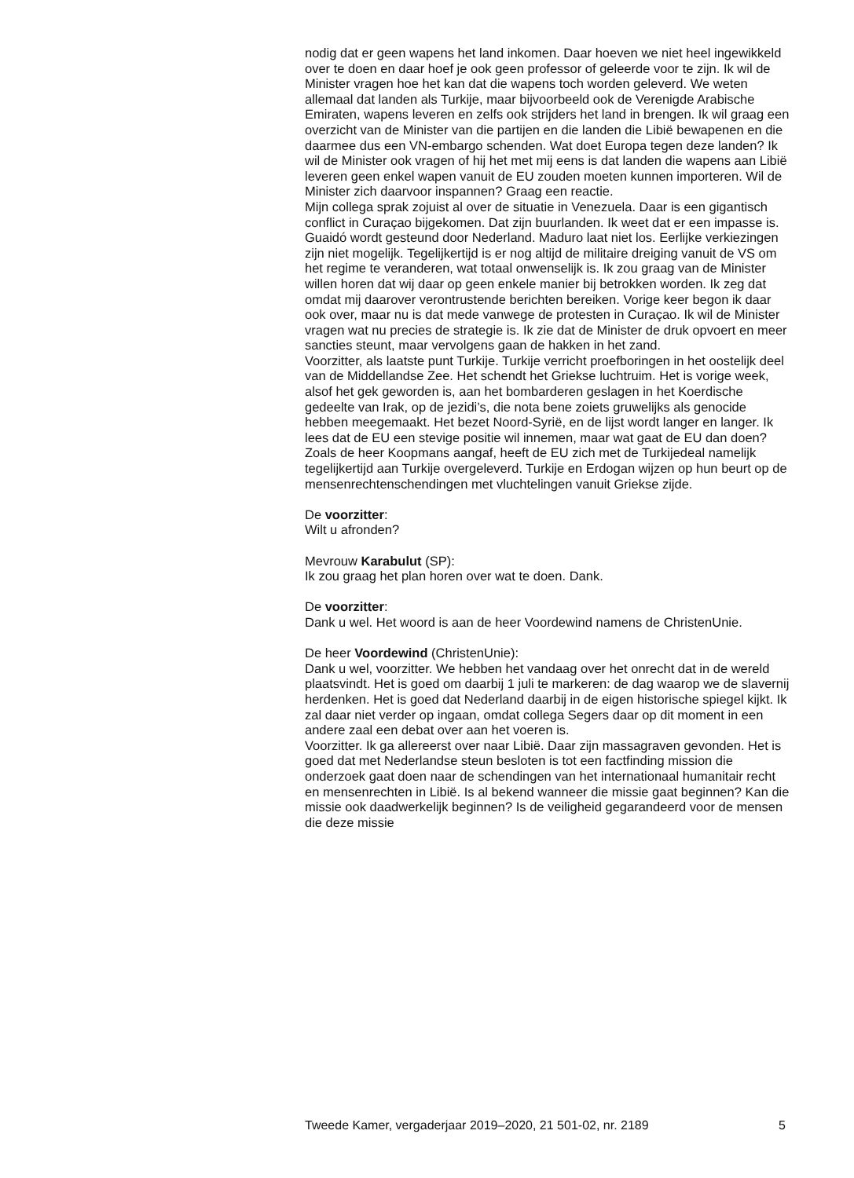nodig dat er geen wapens het land inkomen. Daar hoeven we niet heel ingewikkeld over te doen en daar hoef je ook geen professor of geleerde voor te zijn. Ik wil de Minister vragen hoe het kan dat die wapens toch worden geleverd. We weten allemaal dat landen als Turkije, maar bijvoorbeeld ook de Verenigde Arabische Emiraten, wapens leveren en zelfs ook strijders het land in brengen. Ik wil graag een overzicht van de Minister van die partijen en die landen die Libië bewapenen en die daarmee dus een VN-embargo schenden. Wat doet Europa tegen deze landen? Ik wil de Minister ook vragen of hij het met mij eens is dat landen die wapens aan Libië leveren geen enkel wapen vanuit de EU zouden moeten kunnen importeren. Wil de Minister zich daarvoor inspannen? Graag een reactie.
Mijn collega sprak zojuist al over de situatie in Venezuela. Daar is een gigantisch conflict in Curaçao bijgekomen. Dat zijn buurlanden. Ik weet dat er een impasse is. Guaidó wordt gesteund door Nederland. Maduro laat niet los. Eerlijke verkiezingen zijn niet mogelijk. Tegelijkertijd is er nog altijd de militaire dreiging vanuit de VS om het regime te veranderen, wat totaal onwenselijk is. Ik zou graag van de Minister willen horen dat wij daar op geen enkele manier bij betrokken worden. Ik zeg dat omdat mij daarover verontrustende berichten bereiken. Vorige keer begon ik daar ook over, maar nu is dat mede vanwege de protesten in Curaçao. Ik wil de Minister vragen wat nu precies de strategie is. Ik zie dat de Minister de druk opvoert en meer sancties steunt, maar vervolgens gaan de hakken in het zand.
Voorzitter, als laatste punt Turkije. Turkije verricht proefboringen in het oostelijk deel van de Middellandse Zee. Het schendt het Griekse luchtruim. Het is vorige week, alsof het gek geworden is, aan het bombarderen geslagen in het Koerdische gedeelte van Irak, op de jezidi’s, die nota bene zoiets gruwelijks als genocide hebben meegemaakt. Het bezet Noord-Syrië, en de lijst wordt langer en langer. Ik lees dat de EU een stevige positie wil innemen, maar wat gaat de EU dan doen? Zoals de heer Koopmans aangaf, heeft de EU zich met de Turkijedeal namelijk tegelijkertijd aan Turkije overgeleverd. Turkije en Erdogan wijzen op hun beurt op de mensenrechtenschendingen met vluchtelingen vanuit Griekse zijde.
De voorzitter:
Wilt u afronden?
Mevrouw Karabulut (SP):
Ik zou graag het plan horen over wat te doen. Dank.
De voorzitter:
Dank u wel. Het woord is aan de heer Voordewind namens de ChristenUnie.
De heer Voordewind (ChristenUnie):
Dank u wel, voorzitter. We hebben het vandaag over het onrecht dat in de wereld plaatsvindt. Het is goed om daarbij 1 juli te markeren: de dag waarop we de slavernij herdenken. Het is goed dat Nederland daarbij in de eigen historische spiegel kijkt. Ik zal daar niet verder op ingaan, omdat collega Segers daar op dit moment in een andere zaal een debat over aan het voeren is.
Voorzitter. Ik ga allereerst over naar Libië. Daar zijn massagraven gevonden. Het is goed dat met Nederlandse steun besloten is tot een factfinding mission die onderzoek gaat doen naar de schendingen van het internationaal humanitair recht en mensenrechten in Libië. Is al bekend wanneer die missie gaat beginnen? Kan die missie ook daadwerkelijk beginnen? Is de veiligheid gegarandeerd voor de mensen die deze missie
Tweede Kamer, vergaderjaar 2019–2020, 21 501-02, nr. 2189 5